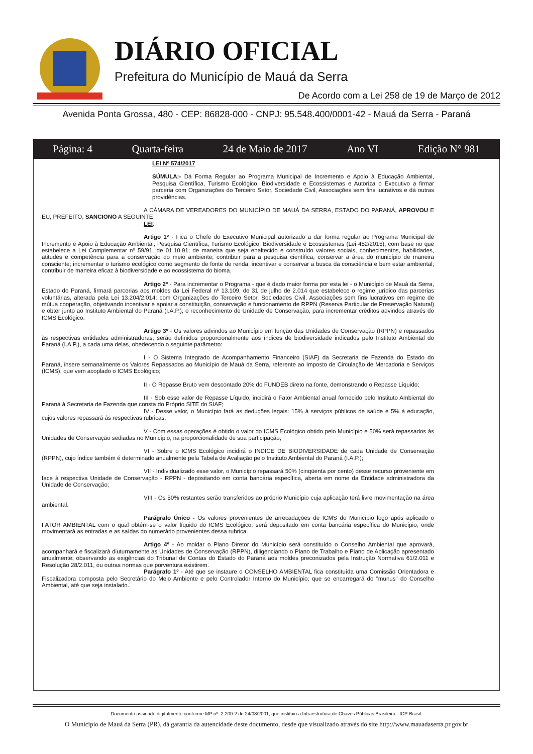DIÁRIO OFICIAL
Prefeitura do Município de Mauá da Serra
De Acordo com a Lei 258 de 19 de Março de 2012
Avenida Ponta Grossa, 480 - CEP: 86828-000 - CNPJ: 95.548.400/0001-42 - Mauá da Serra - Paraná
Página: 4 Quarta-feira 24 de Maio de 2017 Ano VI Edição N° 981
LEI Nº 574/2017
SÚMULA:- Dá Forma Regular ao Programa Municipal de Incremento e Apoio à Educação Ambiental, Pesquisa Científica, Turismo Ecológico, Biodiversidade e Ecossistemas e Autoriza o Executivo a firmar parceria com Organizações do Terceiro Setor, Sociedade Civil, Associações sem fins lucrativos e dá outras providências.
A CÂMARA DE VEREADORES DO MUNICÍPIO DE MAUÁ DA SERRA, ESTADO DO PARANÁ, APROVOU E EU, PREFEITO, SANCIONO A SEGUINTE
LEI:
Artigo 1º - Fica o Chefe do Executivo Municipal autorizado a dar forma regular ao Programa Municipal de Incremento e Apoio à Educação Ambiental, Pesquisa Científica, Turismo Ecológico, Biodiversidade e Ecossistemas (Lei 452/2015), com base no que estabelece a Lei Complementar nº 59/91, de 01.10.91; de maneira que seja enaltecido e construído valores sociais, conhecimentos, habilidades, atitudes e competência para a conservação do meio ambiente; contribuir para a pesquisa científica, conservar a área do município de maneira consciente; incrementar o turismo ecológico como segmento de fonte de renda; incentivar e conservar a busca da consciência e bem estar ambiental; contribuir de maneira eficaz à biodiversidade e ao ecossistema do bioma.
Artigo 2º - Para incrementar o Programa - que é dado maior forma por esta lei - o Município de Mauá da Serra, Estado do Paraná, firmará parcerias aos moldes da Lei Federal nº 13.109, de 31 de julho de 2.014 que estabelece o regime jurídico das parcerias voluntárias, alterada pela Lei 13.204/2.014; com Organizações do Terceiro Setor, Sociedades Civil, Associações sem fins lucrativos em regime de mútua cooperação, objetivando incentivar e apoiar a constituição, conservação e funcionamento de RPPN (Reserva Particular de Preservação Natural) e obter junto ao Instituto Ambiental do Paraná (I.A.P.), o reconhecimento de Unidade de Conservação, para incrementar créditos advindos através do ICMS Ecológico.
Artigo 3º - Os valores advindos ao Município em função das Unidades de Conservação (RPPN) e repassados às respectivas entidades administradoras, serão definidos proporcionalmente aos índices de biodiversidade indicados pelo Instituto Ambiental do Paraná (I.A.P.), a cada uma delas, obedecendo o seguinte parâmetro:
I - O Sistema Integrado de Acompanhamento Financeiro (SIAF) da Secretaria de Fazenda do Estado do Paraná, insere semanalmente os Valores Repassados ao Município de Mauá da Serra, referente ao Imposto de Circulação de Mercadoria e Serviços (ICMS), que vem acoplado o ICMS Ecológico;
II - O Repasse Bruto vem descontado 20% do FUNDEB direto na fonte, demonstrando o Repasse Líquido;
III - Sob esse valor de Repasse Líquido, incidirá o Fator Ambiental anual fornecido pelo Instituto Ambiental do Paraná à Secretaria de Fazenda que consta do Próprio SITE do SIAF;
IV - Desse valor, o Município fará as deduções legais: 15% à serviços públicos de saúde e 5% à educação, cujos valores repassará ás respectivas rubricas;
V - Com essas operações é obtido o valor do ICMS Ecológico obtido pelo Município e 50% será repassados às Unidades de Conservação sediadas no Município, na proporcionalidade de sua participação;
VI - Sobre o ICMS Ecológico incidirá o INDICE DE BIODIVERSIDADE de cada Unidade de Conservação (RPPN), cujo índice também é determinado anualmente pela Tabela de Avaliação pelo Instituto Ambiental do Paraná (I.A.P.);
VII - Individualizado esse valor, o Município repassará 50% (cinqüenta por cento) desse recurso proveniente em face à respectiva Unidade de Conservação - RPPN - depositando em conta bancária específica, aberta em nome da Entidade administradora da Unidade de Conservação;
VIII - Os 50% restantes serão transferidos ao próprio Município cuja aplicação terá livre movimentação na área ambiental.
Parágrafo Único - Os valores provenientes de arrecadações de ICMS do Município logo após aplicado o FATOR AMBIENTAL com o qual obtém-se o valor líquido do ICMS Ecológico; será depositado em conta bancária específica do Município, onde movimentará as entradas e as saídas do numerário provenientes dessa rubrica.
Artigo 4º - Ao moldar o Plano Diretor do Município será constituído o Conselho Ambiental que aprovará, acompanhará e fiscalizará diuturnamente as Unidades de Conservação (RPPN), diligenciando o Plano de Trabalho e Plano de Aplicação apresentado anualmente; observando as exigências do Tribunal de Contas do Estado do Paraná aos moldes preconizados pela Instrução Normativa 61/2.011 e Resolução 28/2.011, ou outras normas que porventura existirem.
Parágrafo 1º - Até que se instaure o CONSELHO AMBIENTAL fica constituída uma Comissão Orientadora e Fiscalizadora composta pelo Secretário do Meio Ambiente e pelo Controlador Interno do Município; que se encarregará do "munus" do Conselho Ambiental, até que seja instalado.
Documento assinado digitalmente conforme MP nº- 2.200-2 de 24/08/2001, que instituiu a Infraestrutura de Chaves Públicas Brasileira - ICP-Brasil.
O Município de Mauá da Serra (PR), dá garantia da autencidade deste documento, desde que visualizado através do site http://www.mauadaserra.pr.gov.br